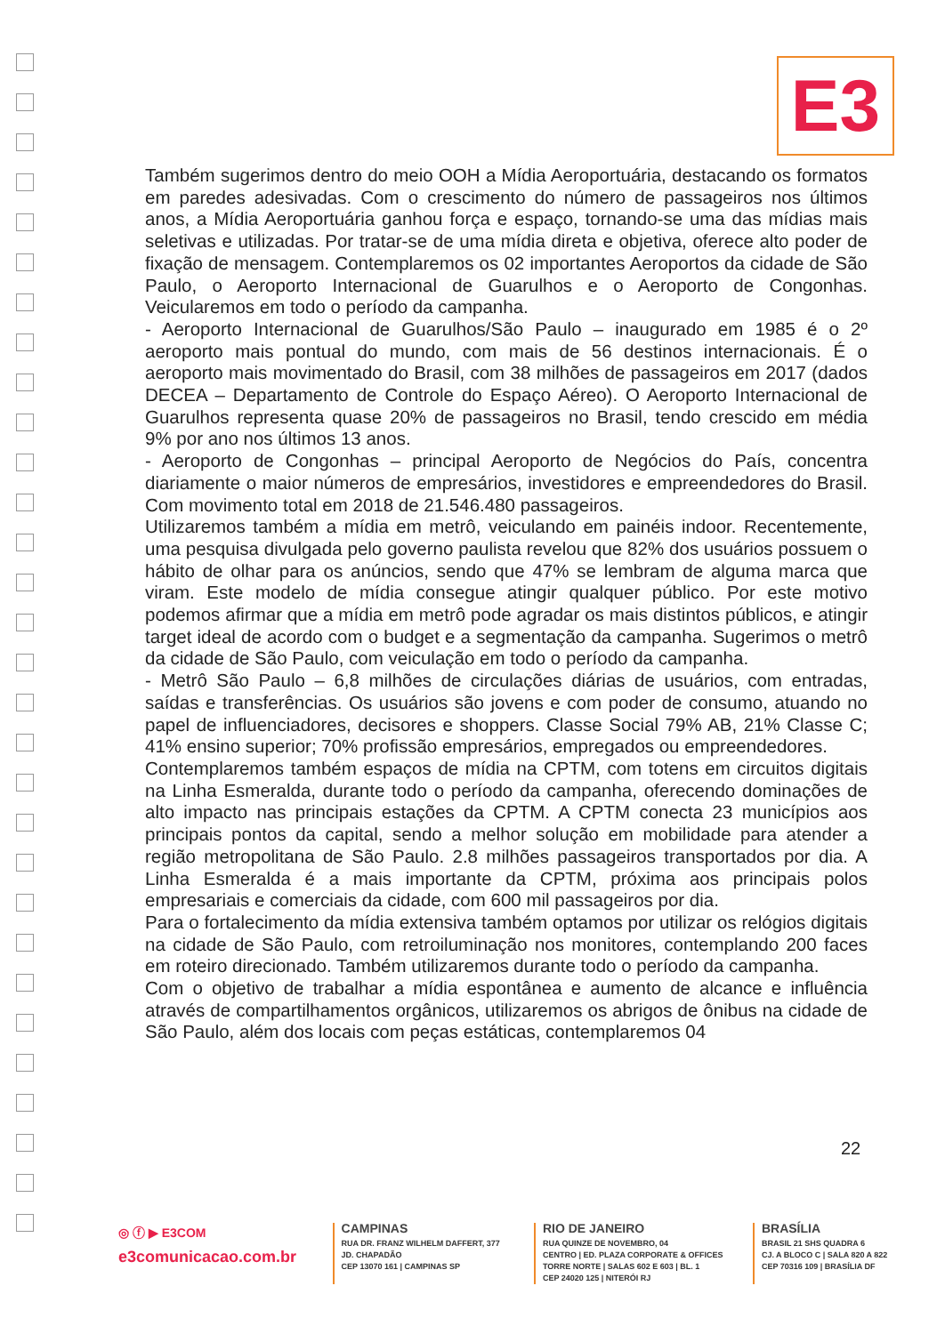E3
Também sugerimos dentro do meio OOH a Mídia Aeroportuária, destacando os formatos em paredes adesivadas. Com o crescimento do número de passageiros nos últimos anos, a Mídia Aeroportuária ganhou força e espaço, tornando-se uma das mídias mais seletivas e utilizadas. Por tratar-se de uma mídia direta e objetiva, oferece alto poder de fixação de mensagem. Contemplaremos os 02 importantes Aeroportos da cidade de São Paulo, o Aeroporto Internacional de Guarulhos e o Aeroporto de Congonhas. Veicularemos em todo o período da campanha.
- Aeroporto Internacional de Guarulhos/São Paulo – inaugurado em 1985 é o 2º aeroporto mais pontual do mundo, com mais de 56 destinos internacionais. É o aeroporto mais movimentado do Brasil, com 38 milhões de passageiros em 2017 (dados DECEA – Departamento de Controle do Espaço Aéreo). O Aeroporto Internacional de Guarulhos representa quase 20% de passageiros no Brasil, tendo crescido em média 9% por ano nos últimos 13 anos.
- Aeroporto de Congonhas – principal Aeroporto de Negócios do País, concentra diariamente o maior números de empresários, investidores e empreendedores do Brasil. Com movimento total em 2018 de 21.546.480 passageiros.
Utilizaremos também a mídia em metrô, veiculando em painéis indoor. Recentemente, uma pesquisa divulgada pelo governo paulista revelou que 82% dos usuários possuem o hábito de olhar para os anúncios, sendo que 47% se lembram de alguma marca que viram. Este modelo de mídia consegue atingir qualquer público. Por este motivo podemos afirmar que a mídia em metrô pode agradar os mais distintos públicos, e atingir target ideal de acordo com o budget e a segmentação da campanha. Sugerimos o metrô da cidade de São Paulo, com veiculação em todo o período da campanha.
- Metrô São Paulo – 6,8 milhões de circulações diárias de usuários, com entradas, saídas e transferências. Os usuários são jovens e com poder de consumo, atuando no papel de influenciadores, decisores e shoppers. Classe Social 79% AB, 21% Classe C; 41% ensino superior; 70% profissão empresários, empregados ou empreendedores.
Contemplaremos também espaços de mídia na CPTM, com totens em circuitos digitais na Linha Esmeralda, durante todo o período da campanha, oferecendo dominações de alto impacto nas principais estações da CPTM. A CPTM conecta 23 municípios aos principais pontos da capital, sendo a melhor solução em mobilidade para atender a região metropolitana de São Paulo. 2.8 milhões passageiros transportados por dia. A Linha Esmeralda é a mais importante da CPTM, próxima aos principais polos empresariais e comerciais da cidade, com 600 mil passageiros por dia.
Para o fortalecimento da mídia extensiva também optamos por utilizar os relógios digitais na cidade de São Paulo, com retroiluminação nos monitores, contemplando 200 faces em roteiro direcionado. Também utilizaremos durante todo o período da campanha.
Com o objetivo de trabalhar a mídia espontânea e aumento de alcance e influência através de compartilhamentos orgânicos, utilizaremos os abrigos de ônibus na cidade de São Paulo, além dos locais com peças estáticas, contemplaremos 04
22
◎ ⓕ ▶ E3COM
e3comunicacao.com.br
CAMPINAS
RUA DR. FRANZ WILHELM DAFFERT, 377
JD. CHAPADÃO
CEP 13070 161 | CAMPINAS SP
RIO DE JANEIRO
RUA QUINZE DE NOVEMBRO, 04
CENTRO | ED. PLAZA CORPORATE & OFFICES
TORRE NORTE | SALAS 602 E 603 | BL. 1
CEP 24020 125 | NITERÓI RJ
BRASÍLIA
BRASIL 21 SHS QUADRA 6
CJ. A BLOCO C | SALA 820 A 822
CEP 70316 109 | BRASÍLIA DF